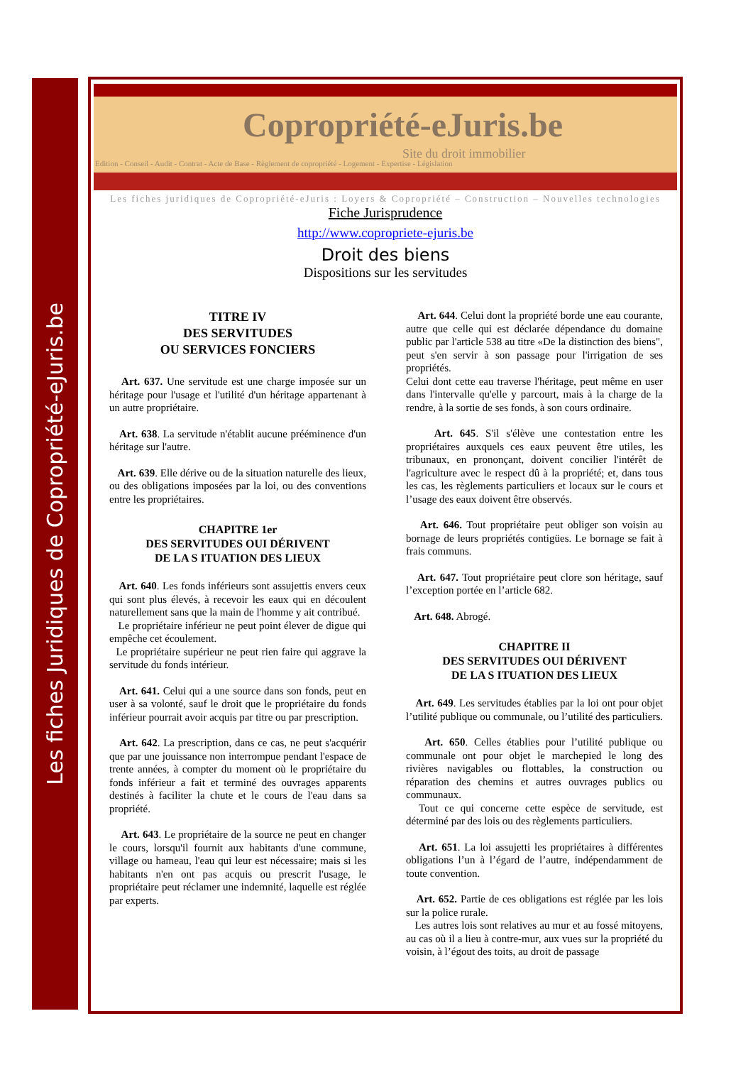Les fiches Juridiques de Copropriété-eJuris.be
Copropriété-eJuris.be
Site du droit immobilier
Edition - Conseil - Audit - Contrat - Acte de Base - Règlement de copropriété - Logement - Expertise - Législation
Les fiches juridiques de Copropriété-eJuris : Loyers & Copropriété – Construction – Nouvelles technologies
Fiche Jurisprudence
http://www.copropriete-ejuris.be
Droit des biens
Dispositions sur les servitudes
TITRE IV
DES SERVITUDES
OU SERVICES FONCIERS
Art. 637. Une servitude est une charge imposée sur un héritage pour l'usage et l'utilité d'un héritage appartenant à un autre propriétaire.
Art. 638. La servitude n'établit aucune prééminence d'un héritage sur l'autre.
Art. 639. Elle dérive ou de la situation naturelle des lieux, ou des obligations imposées par la loi, ou des conventions entre les propriétaires.
CHAPITRE 1er
DES SERVITUDES OUI DÉRIVENT
DE LA S ITUATION DES LIEUX
Art. 640. Les fonds inférieurs sont assujettis envers ceux qui sont plus élevés, à recevoir les eaux qui en découlent naturellement sans que la main de l'homme y ait contribué.
Le propriétaire inférieur ne peut point élever de digue qui empêche cet écoulement.
Le propriétaire supérieur ne peut rien faire qui aggrave la servitude du fonds intérieur.
Art. 641. Celui qui a une source dans son fonds, peut en user à sa volonté, sauf le droit que le propriétaire du fonds inférieur pourrait avoir acquis par titre ou par prescription.
Art. 642. La prescription, dans ce cas, ne peut s'acquérir que par une jouissance non interrompue pendant l'espace de trente années, à compter du moment où le propriétaire du fonds inférieur a fait et terminé des ouvrages apparents destinés à faciliter la chute et le cours de l'eau dans sa propriété.
Art. 643. Le propriétaire de la source ne peut en changer le cours, lorsqu'il fournit aux habitants d'une commune, village ou hameau, l'eau qui leur est nécessaire; mais si les habitants n'en ont pas acquis ou prescrit l'usage, le propriétaire peut réclamer une indemnité, laquelle est réglée par experts.
Art. 644. Celui dont la propriété borde une eau courante, autre que celle qui est déclarée dépendance du domaine public par l'article 538 au titre «De la distinction des biens", peut s'en servir à son passage pour l'irrigation de ses propriétés.
Celui dont cette eau traverse l'héritage, peut même en user dans l'intervalle qu'elle y parcourt, mais à la charge de la rendre, à la sortie de ses fonds, à son cours ordinaire.
Art. 645. S'il s'élève une contestation entre les propriétaires auxquels ces eaux peuvent être utiles, les tribunaux, en prononçant, doivent concilier l'intérêt de l'agriculture avec le respect dû à la propriété; et, dans tous les cas, les règlements particuliers et locaux sur le cours et l’usage des eaux doivent être observés.
Art. 646. Tout propriétaire peut obliger son voisin au bornage de leurs propriétés contigües. Le bornage se fait à frais communs.
Art. 647. Tout propriétaire peut clore son héritage, sauf l’exception portée en l’article 682.
Art. 648. Abrogé.
CHAPITRE II
DES SERVITUDES OUI DÉRIVENT
DE LA S ITUATION DES LIEUX
Art. 649. Les servitudes établies par la loi ont pour objet l’utilité publique ou communale, ou l’utilité des particuliers.
Art. 650. Celles établies pour l’utilité publique ou communale ont pour objet le marchepied le long des rivières navigables ou flottables, la construction ou réparation des chemins et autres ouvrages publics ou communaux.
Tout ce qui concerne cette espèce de servitude, est déterminé par des lois ou des règlements particuliers.
Art. 651. La loi assujetti les propriétaires à différentes obligations l’un à l’égard de l’autre, indépendamment de toute convention.
Art. 652. Partie de ces obligations est réglée par les lois sur la police rurale.
Les autres lois sont relatives au mur et au fossé mitoyens, au cas où il a lieu à contre-mur, aux vues sur la propriété du voisin, à l’égout des toits, au droit de passage